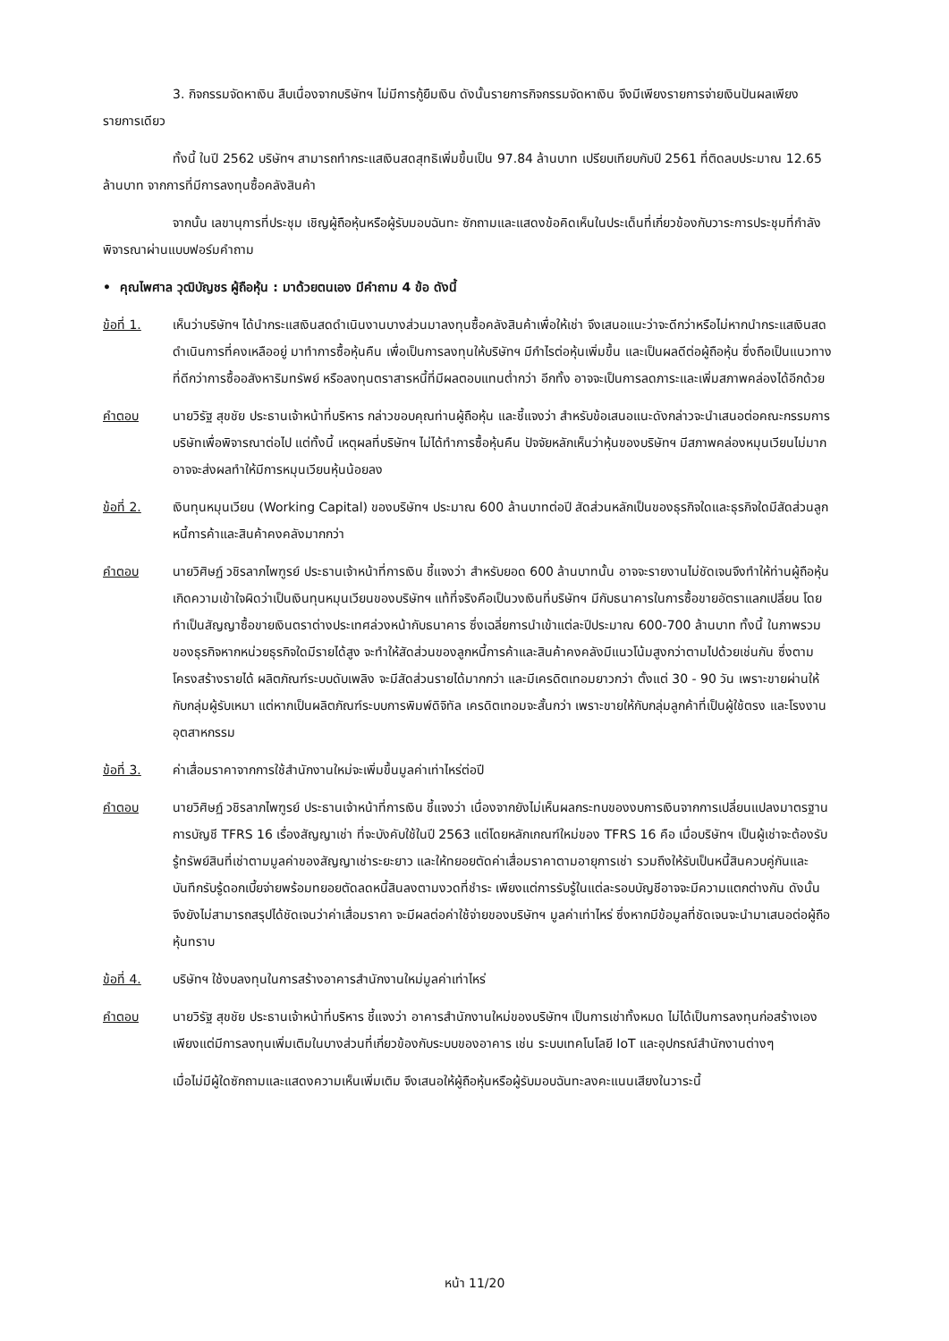3. กิจกรรมจัดหาเงิน สืบเนื่องจากบริษัทฯ ไม่มีการกู้ยืมเงิน ดังนั้นรายการกิจกรรมจัดหาเงิน จึงมีเพียงรายการจ่ายเงินปันผลเพียงรายการเดียว
ทั้งนี้ ในปี 2562 บริษัทฯ สามารถทำกระแสเงินสดสุทธิเพิ่มขึ้นเป็น 97.84 ล้านบาท เปรียบเทียบกับปี 2561 ที่ติดลบประมาณ 12.65 ล้านบาท จากการที่มีการลงทุนซื้อคลังสินค้า
จากนั้น เลขานุการที่ประชุม เชิญผู้ถือหุ้นหรือผู้รับมอบฉันทะ ซักถามและแสดงข้อคิดเห็นในประเด็นที่เกี่ยวข้องกับวาระการประชุมที่กำลังพิจารณาผ่านแบบฟอร์มคำถาม
• คุณไพศาล วุฒิบัญชร ผู้ถือหุ้น : มาด้วยตนเอง มีคำถาม 4 ข้อ ดังนี้
ข้อที่ 1. เห็นว่าบริษัทฯ ได้นำกระแสเงินสดดำเนินงานบางส่วนมาลงทุนซื้อคลังสินค้าเพื่อให้เช่า จึงเสนอแนะว่าจะดีกว่าหรือไม่หากนำกระแสเงินสดดำเนินการที่คงเหลืออยู่ มาทำการซื้อหุ้นคืน เพื่อเป็นการลงทุนให้บริษัทฯ มีกำไรต่อหุ้นเพิ่มขึ้น และเป็นผลดีต่อผู้ถือหุ้น ซึ่งถือเป็นแนวทางที่ดีกว่าการซื้ออสังหาริมทรัพย์ หรือลงทุนตราสารหนี้ที่มีผลตอบแทนต่ำกว่า อีกทั้ง อาจจะเป็นการลดภาระและเพิ่มสภาพคล่องได้อีกด้วย
คำตอบ นายวิรัฐ สุขชัย ประธานเจ้าหน้าที่บริหาร กล่าวขอบคุณท่านผู้ถือหุ้น และชี้แจงว่า สำหรับข้อเสนอแนะดังกล่าวจะนำเสนอต่อคณะกรรมการบริษัทเพื่อพิจารณาต่อไป แต่ทั้งนี้ เหตุผลที่บริษัทฯ ไม่ได้ทำการซื้อหุ้นคืน ปัจจัยหลักเห็นว่าหุ้นของบริษัทฯ มีสภาพคล่องหมุนเวียนไม่มาก อาจจะส่งผลทำให้มีการหมุนเวียนหุ้นน้อยลง
ข้อที่ 2. เงินทุนหมุนเวียน (Working Capital) ของบริษัทฯ ประมาณ 600 ล้านบาทต่อปี สัดส่วนหลักเป็นของธุรกิจใดและธุรกิจใดมีสัดส่วนลูกหนี้การค้าและสินค้าคงคลังมากกว่า
คำตอบ นายวิศิษฏ์ วชิรลาภไพฑูรย์ ประธานเจ้าหน้าที่การเงิน ชี้แจงว่า สำหรับยอด 600 ล้านบาทนั้น อาจจะรายงานไม่ชัดเจนจึงทำให้ท่านผู้ถือหุ้นเกิดความเข้าใจผิดว่าเป็นเงินทุนหมุนเวียนของบริษัทฯ แท้ที่จริงคือเป็นวงเงินที่บริษัทฯ มีกับธนาคารในการซื้อขายอัตราแลกเปลี่ยน โดยทำเป็นสัญญาซื้อขายเงินตราต่างประเทศล่วงหน้ากับธนาคาร ซึ่งเฉลี่ยการนำเข้าแต่ละปีประมาณ 600-700 ล้านบาท ทั้งนี้ ในภาพรวมของธุรกิจหากหน่วยธุรกิจใดมีรายได้สูง จะทำให้สัดส่วนของลูกหนี้การค้าและสินค้าคงคลังมีแนวโน้มสูงกว่าตามไปด้วยเช่นกัน ซึ่งตามโครงสร้างรายได้ ผลิตภัณฑ์ระบบดับเพลิง จะมีสัดส่วนรายได้มากกว่า และมีเครดิตเทอมยาวกว่า ตั้งแต่ 30 - 90 วัน เพราะขายผ่านให้กับกลุ่มผู้รับเหมา แต่หากเป็นผลิตภัณฑ์ระบบการพิมพ์ดิจิทัล เครดิตเทอมจะสั้นกว่า เพราะขายให้กับกลุ่มลูกค้าที่เป็นผู้ใช้ตรง และโรงงานอุตสาหกรรม
ข้อที่ 3. ค่าเสื่อมราคาจากการใช้สำนักงานใหม่จะเพิ่มขึ้นมูลค่าเท่าไหร่ต่อปี
คำตอบ นายวิศิษฏ์ วชิรลาภไพฑูรย์ ประธานเจ้าหน้าที่การเงิน ชี้แจงว่า เนื่องจากยังไม่เห็นผลกระทบของงบการเงินจากการเปลี่ยนแปลงมาตรฐานการบัญชี TFRS 16 เรื่องสัญญาเช่า ที่จะบังคับใช้ในปี 2563 แต่โดยหลักเกณฑ์ใหม่ของ TFRS 16 คือ เมื่อบริษัทฯ เป็นผู้เช่าจะต้องรับรู้ทรัพย์สินที่เช่าตามมูลค่าของสัญญาเช่าระยะยาว และให้ทยอยตัดค่าเสื่อมราคาตามอายุการเช่า รวมถึงให้รับเป็นหนี้สินควบคู่กันและบันทึกรับรู้ดอกเบี้ยจ่ายพร้อมทยอยตัดลดหนี้สินลงตามงวดที่ชำระ เพียงแต่การรับรู้ในแต่ละรอบบัญชีอาจจะมีความแตกต่างกัน ดังนั้นจึงยังไม่สามารถสรุปได้ชัดเจนว่าค่าเสื่อมราคา จะมีผลต่อค่าใช้จ่ายของบริษัทฯ มูลค่าเท่าไหร่ ซึ่งหากมีข้อมูลที่ชัดเจนจะนำมาเสนอต่อผู้ถือหุ้นทราบ
ข้อที่ 4. บริษัทฯ ใช้งบลงทุนในการสร้างอาคารสำนักงานใหม่มูลค่าเท่าไหร่
คำตอบ นายวิรัฐ สุขชัย ประธานเจ้าหน้าที่บริหาร ชี้แจงว่า อาคารสำนักงานใหม่ของบริษัทฯ เป็นการเช่าทั้งหมด ไม่ได้เป็นการลงทุนก่อสร้างเอง เพียงแต่มีการลงทุนเพิ่มเติมในบางส่วนที่เกี่ยวข้องกับระบบของอาคาร เช่น ระบบเทคโนโลยี IoT และอุปกรณ์สำนักงานต่างๆ
เมื่อไม่มีผู้ใดซักถามและแสดงความเห็นเพิ่มเติม จึงเสนอให้ผู้ถือหุ้นหรือผู้รับมอบฉันทะลงคะแนนเสียงในวาระนี้
หน้า 11/20